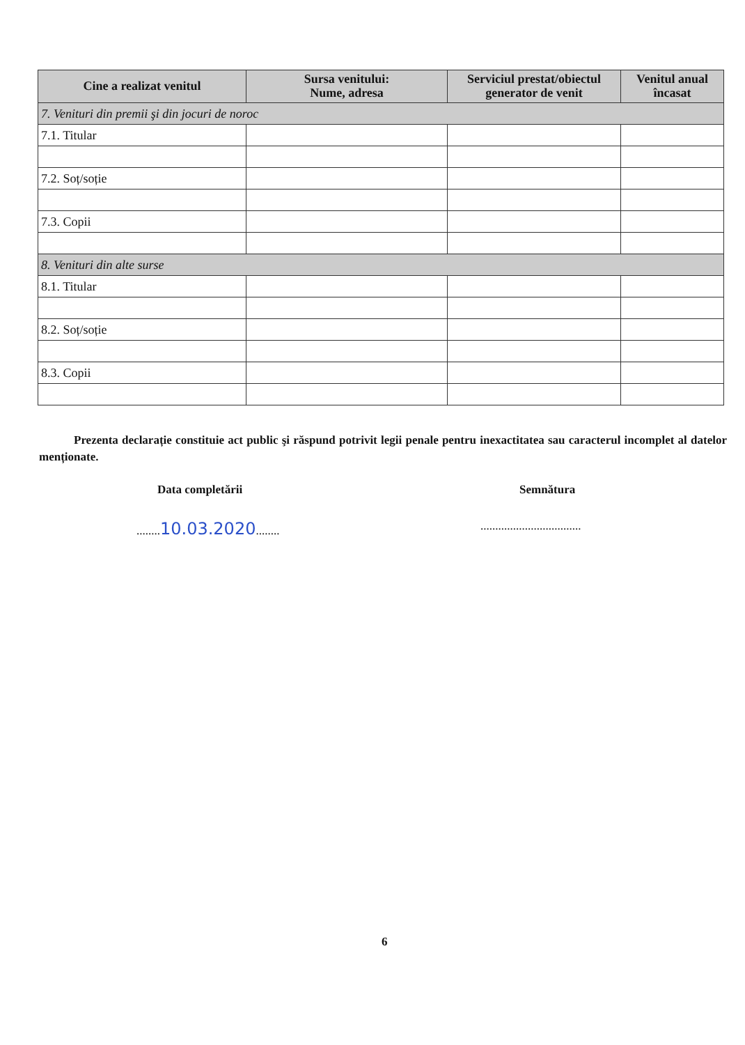| Cine a realizat venitul | Sursa venitului: Nume, adresa | Serviciul prestat/obiectul generator de venit | Venitul anual încasat |
| --- | --- | --- | --- |
| 7. Venituri din premii şi din jocuri de noroc | | | |
| 7.1. Titular | | | |
| 7.2. Soț/soție | | | |
| 7.3. Copii | | | |
| 8. Venituri din alte surse | | | |
| 8.1. Titular | | | |
| 8.2. Soț/soție | | | |
| 8.3. Copii | | | |
Prezenta declarație constituie act public şi răspund potrivit legii penale pentru inexactitatea sau caracterul incomplet al datelor menționate.
Data completării Semnătura
........10.03.2020........
..................................
6